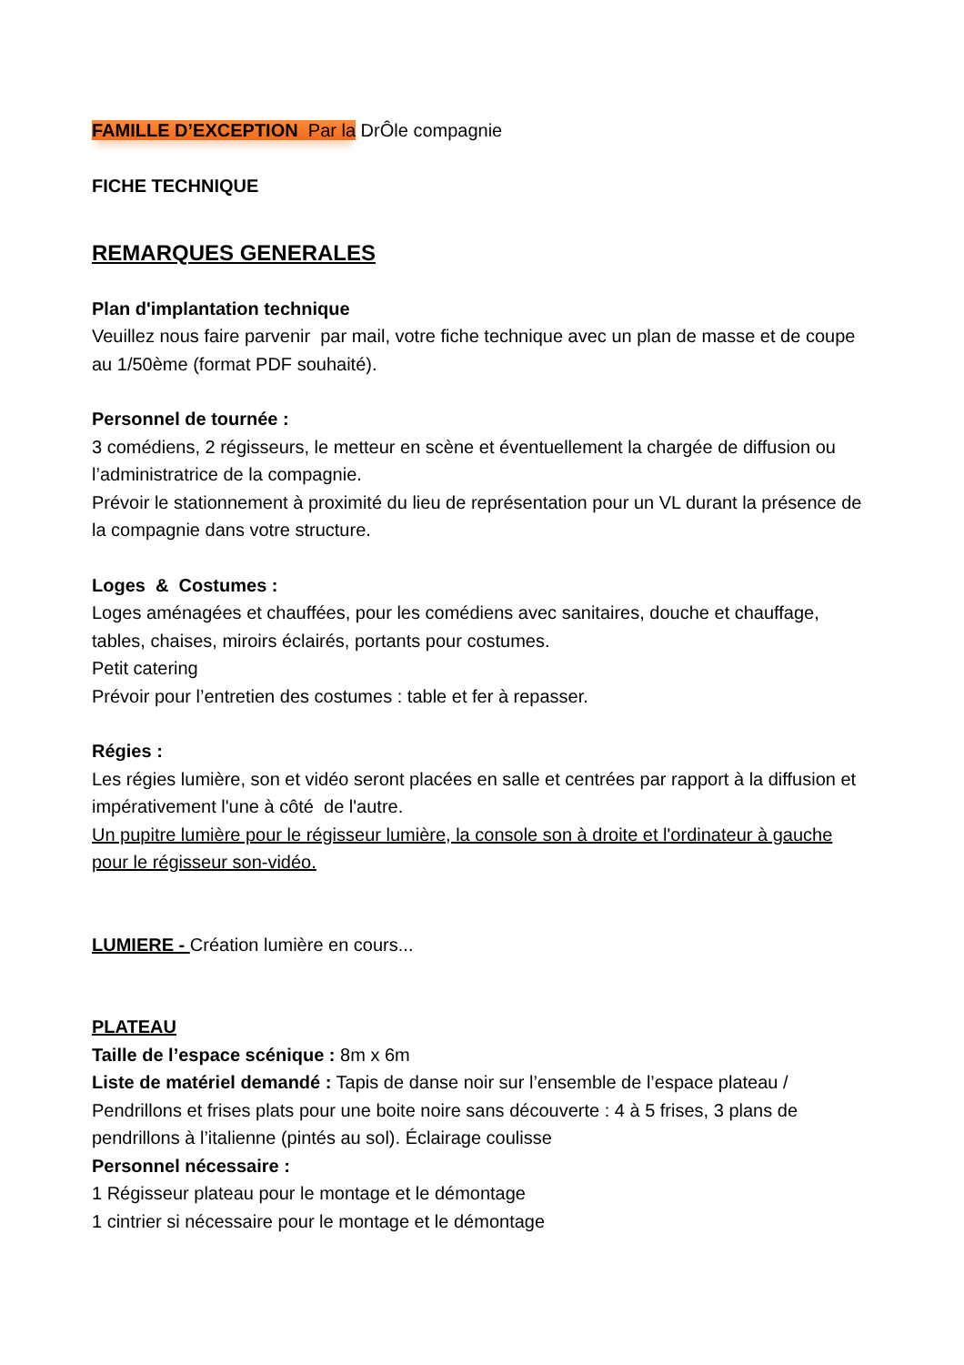FAMILLE D’EXCEPTION Par la DrÔle compagnie
FICHE TECHNIQUE
REMARQUES GENERALES
Plan d'implantation technique
Veuillez nous faire parvenir par mail, votre fiche technique avec un plan de masse et de coupe au 1/50ème (format PDF souhaité).
Personnel de tournée :
3 comédiens, 2 régisseurs, le metteur en scène et éventuellement la chargée de diffusion ou l’administratrice de la compagnie.
Prévoir le stationnement à proximité du lieu de représentation pour un VL durant la présence de la compagnie dans votre structure.
Loges & Costumes :
Loges aménagées et chauffées, pour les comédiens avec sanitaires, douche et chauffage, tables, chaises, miroirs éclairés, portants pour costumes.
Petit catering
Prévoir pour l’entretien des costumes : table et fer à repasser.
Régies :
Les régies lumière, son et vidéo seront placées en salle et centrées par rapport à la diffusion et impérativement l'une à côté de l'autre.
Un pupitre lumière pour le régisseur lumière, la console son à droite et l'ordinateur à gauche pour le régisseur son-vidéo.
LUMIERE - Création lumière en cours...
PLATEAU
Taille de l’espace scénique : 8m x 6m
Liste de matériel demandé : Tapis de danse noir sur l’ensemble de l’espace plateau / Pendrillons et frises plats pour une boite noire sans découverte : 4 à 5 frises, 3 plans de pendrillons à l’italienne (pintés au sol). Éclairage coulisse
Personnel nécessaire :
1 Régisseur plateau pour le montage et le démontage
1 cintrier si nécessaire pour le montage et le démontage